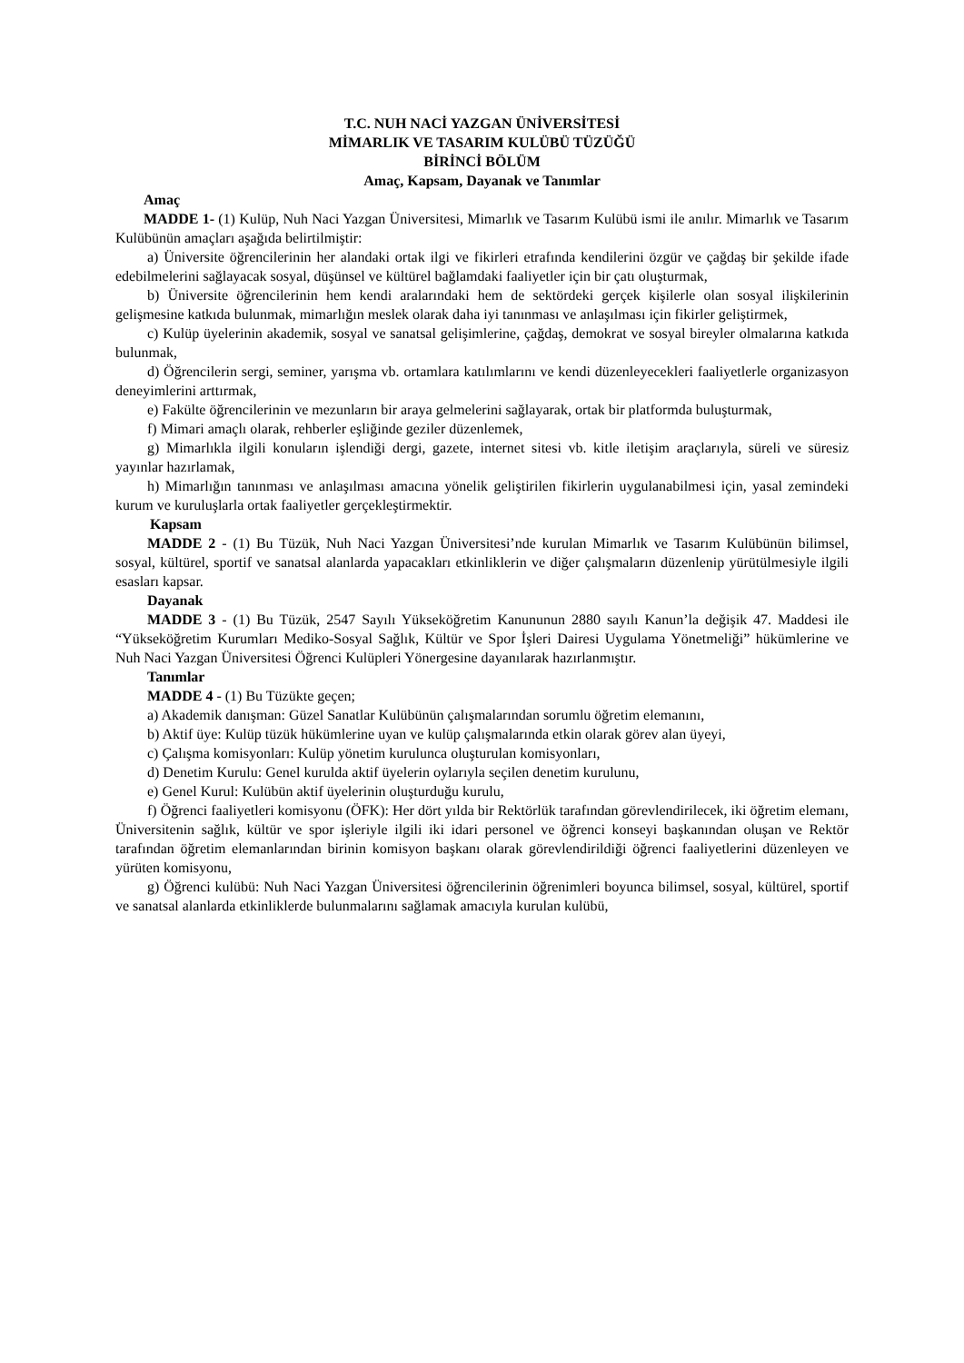T.C. NUH NACİ YAZGAN ÜNİVERSİTESİ
MİMARLIK VE TASARIM KULÜBÜ TÜZÜĞÜ
BİRİNCİ BÖLÜM
Amaç, Kapsam, Dayanak ve Tanımlar
Amaç
MADDE 1- (1) Kulüp, Nuh Naci Yazgan Üniversitesi, Mimarlık ve Tasarım Kulübü ismi ile anılır. Mimarlık ve Tasarım Kulübünün amaçları aşağıda belirtilmiştir:
a) Üniversite öğrencilerinin her alandaki ortak ilgi ve fikirleri etrafında kendilerini özgür ve çağdaş bir şekilde ifade edebilmelerini sağlayacak sosyal, düşünsel ve kültürel bağlamdaki faaliyetler için bir çatı oluşturmak,
b) Üniversite öğrencilerinin hem kendi aralarındaki hem de sektördeki gerçek kişilerle olan sosyal ilişkilerinin gelişmesine katkıda bulunmak, mimarlığın meslek olarak daha iyi tanınması ve anlaşılması için fikirler geliştirmek,
c) Kulüp üyelerinin akademik, sosyal ve sanatsal gelişimlerine, çağdaş, demokrat ve sosyal bireyler olmalarına katkıda bulunmak,
d) Öğrencilerin sergi, seminer, yarışma vb. ortamlara katılımlarını ve kendi düzenleyecekleri faaliyetlerle organizasyon deneyimlerini arttırmak,
e) Fakülte öğrencilerinin ve mezunların bir araya gelmelerini sağlayarak, ortak bir platformda buluşturmak,
f) Mimari amaçlı olarak, rehberler eşliğinde geziler düzenlemek,
g) Mimarlıkla ilgili konuların işlendiği dergi, gazete, internet sitesi vb. kitle iletişim araçlarıyla, süreli ve süresiz yayınlar hazırlamak,
h) Mimarlığın tanınması ve anlaşılması amacına yönelik geliştirilen fikirlerin uygulanabilmesi için, yasal zemindeki kurum ve kuruluşlarla ortak faaliyetler gerçekleştirmektir.
Kapsam
MADDE 2 - (1) Bu Tüzük, Nuh Naci Yazgan Üniversitesi’nde kurulan Mimarlık ve Tasarım Kulübünün bilimsel, sosyal, kültürel, sportif ve sanatsal alanlarda yapacakları etkinliklerin ve diğer çalışmaların düzenlenip yürütülmesiyle ilgili esasları kapsar.
Dayanak
MADDE 3 - (1) Bu Tüzük, 2547 Sayılı Yükseköğretim Kanununun 2880 sayılı Kanun’la değişik 47. Maddesi ile “Yükseköğretim Kurumları Mediko-Sosyal Sağlık, Kültür ve Spor İşleri Dairesi Uygulama Yönetmeliği” hükümlerine ve Nuh Naci Yazgan Üniversitesi Öğrenci Kulüpleri Yönergesine dayanılarak hazırlanmıştır.
Tanımlar
MADDE 4 - (1) Bu Tüzükte geçen;
a) Akademik danışman: Güzel Sanatlar Kulübünün çalışmalarından sorumlu öğretim elemanını,
b) Aktif üye: Kulüp tüzük hükümlerine uyan ve kulüp çalışmalarında etkin olarak görev alan üyeyi,
c) Çalışma komisyonları: Kulüp yönetim kurulunca oluşturulan komisyonları,
d) Denetim Kurulu: Genel kurulda aktif üyelerin oylarıyla seçilen denetim kurulunu,
e) Genel Kurul: Kulübün aktif üyelerinin oluşturduğu kurulu,
f) Öğrenci faaliyetleri komisyonu (ÖFK): Her dört yılda bir Rektörlük tarafından görevlendirilecek, iki öğretim elemanı, Üniversitenin sağlık, kültür ve spor işleriyle ilgili iki idari personel ve öğrenci konseyi başkanından oluşan ve Rektör tarafından öğretim elemanlarından birinin komisyon başkanı olarak görevlendirildiği öğrenci faaliyetlerini düzenleyen ve yürüten komisyonu,
g) Öğrenci kulübü: Nuh Naci Yazgan Üniversitesi öğrencilerinin öğrenimleri boyunca bilimsel, sosyal, kültürel, sportif ve sanatsal alanlarda etkinliklerde bulunmalarını sağlamak amacıyla kurulan kulübü,